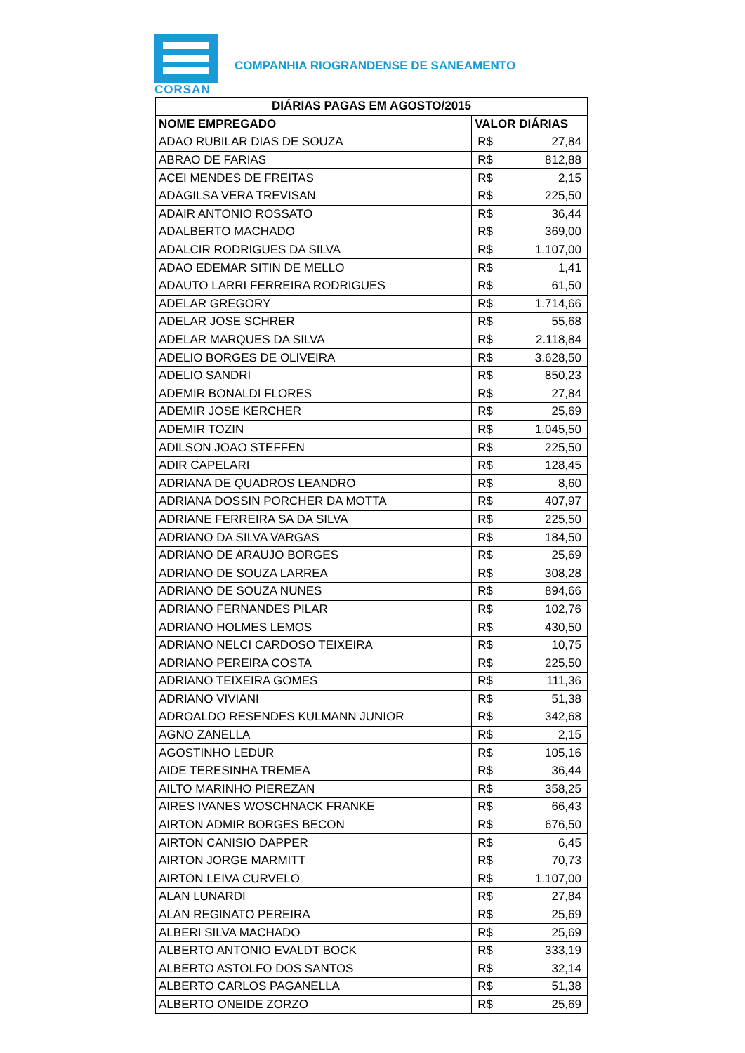CORSAN
COMPANHIA RIOGRANDENSE DE SANEAMENTO
| DIÁRIAS PAGAS EM AGOSTO/2015 | | |
| --- | --- | --- |
| NOME EMPREGADO | VALOR DIÁRIAS | |
| ADAO RUBILAR DIAS DE SOUZA | R$ | 27,84 |
| ABRAO DE FARIAS | R$ | 812,88 |
| ACEI MENDES DE FREITAS | R$ | 2,15 |
| ADAGILSA VERA TREVISAN | R$ | 225,50 |
| ADAIR ANTONIO ROSSATO | R$ | 36,44 |
| ADALBERTO MACHADO | R$ | 369,00 |
| ADALCIR RODRIGUES DA SILVA | R$ | 1.107,00 |
| ADAO EDEMAR SITIN DE MELLO | R$ | 1,41 |
| ADAUTO LARRI FERREIRA RODRIGUES | R$ | 61,50 |
| ADELAR GREGORY | R$ | 1.714,66 |
| ADELAR JOSE SCHRER | R$ | 55,68 |
| ADELAR MARQUES DA SILVA | R$ | 2.118,84 |
| ADELIO BORGES DE OLIVEIRA | R$ | 3.628,50 |
| ADELIO SANDRI | R$ | 850,23 |
| ADEMIR BONALDI FLORES | R$ | 27,84 |
| ADEMIR JOSE KERCHER | R$ | 25,69 |
| ADEMIR TOZIN | R$ | 1.045,50 |
| ADILSON JOAO STEFFEN | R$ | 225,50 |
| ADIR CAPELARI | R$ | 128,45 |
| ADRIANA DE QUADROS LEANDRO | R$ | 8,60 |
| ADRIANA DOSSIN PORCHER DA MOTTA | R$ | 407,97 |
| ADRIANE FERREIRA SA DA SILVA | R$ | 225,50 |
| ADRIANO DA SILVA VARGAS | R$ | 184,50 |
| ADRIANO DE ARAUJO BORGES | R$ | 25,69 |
| ADRIANO DE SOUZA LARREA | R$ | 308,28 |
| ADRIANO DE SOUZA NUNES | R$ | 894,66 |
| ADRIANO FERNANDES PILAR | R$ | 102,76 |
| ADRIANO HOLMES LEMOS | R$ | 430,50 |
| ADRIANO NELCI CARDOSO TEIXEIRA | R$ | 10,75 |
| ADRIANO PEREIRA COSTA | R$ | 225,50 |
| ADRIANO TEIXEIRA GOMES | R$ | 111,36 |
| ADRIANO VIVIANI | R$ | 51,38 |
| ADROALDO RESENDES KULMANN JUNIOR | R$ | 342,68 |
| AGNO ZANELLA | R$ | 2,15 |
| AGOSTINHO LEDUR | R$ | 105,16 |
| AIDE TERESINHA TREMEA | R$ | 36,44 |
| AILTO MARINHO PIEREZAN | R$ | 358,25 |
| AIRES IVANES WOSCHNACK FRANKE | R$ | 66,43 |
| AIRTON ADMIR BORGES BECON | R$ | 676,50 |
| AIRTON CANISIO DAPPER | R$ | 6,45 |
| AIRTON JORGE MARMITT | R$ | 70,73 |
| AIRTON LEIVA CURVELO | R$ | 1.107,00 |
| ALAN LUNARDI | R$ | 27,84 |
| ALAN REGINATO PEREIRA | R$ | 25,69 |
| ALBERI SILVA MACHADO | R$ | 25,69 |
| ALBERTO ANTONIO EVALDT BOCK | R$ | 333,19 |
| ALBERTO ASTOLFO DOS SANTOS | R$ | 32,14 |
| ALBERTO CARLOS PAGANELLA | R$ | 51,38 |
| ALBERTO ONEIDE ZORZO | R$ | 25,69 |